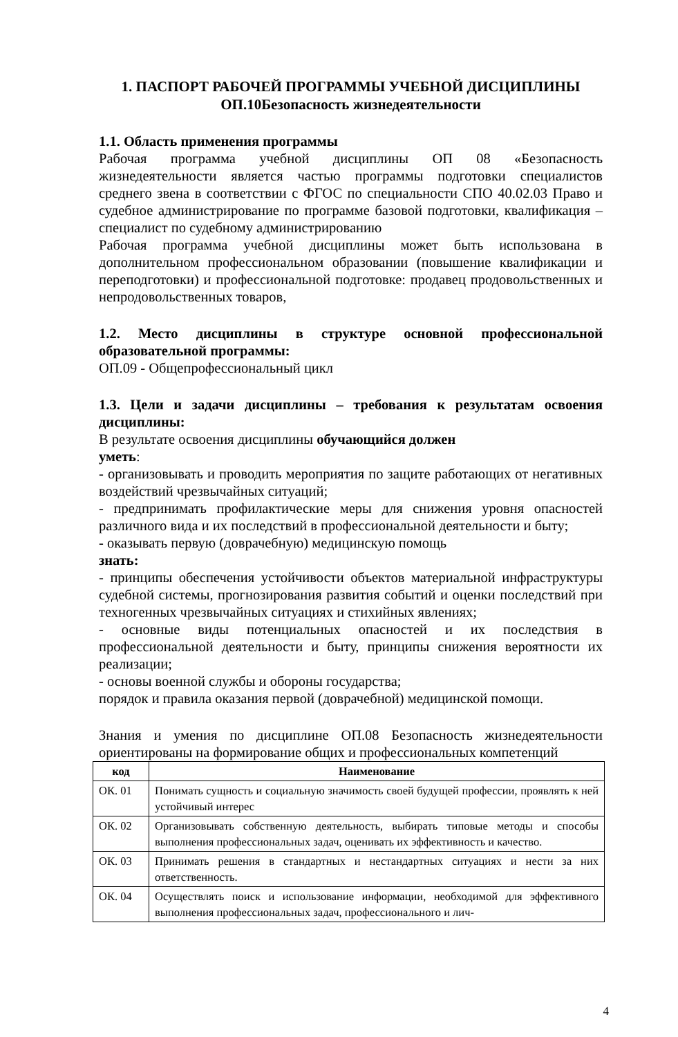1. ПАСПОРТ РАБОЧЕЙ ПРОГРАММЫ УЧЕБНОЙ ДИСЦИПЛИНЫ
ОП.10Безопасность жизнедеятельности
1.1. Область применения программы
Рабочая программа учебной дисциплины ОП 08 «Безопасность жизнедеятельности является частью программы подготовки специалистов среднего звена в соответствии с ФГОС по специальности СПО 40.02.03 Право и судебное администрирование по программе базовой подготовки, квалификация – специалист по судебному администрированию
Рабочая программа учебной дисциплины может быть использована в дополнительном профессиональном образовании (повышение квалификации и переподготовки) и профессиональной подготовке: продавец продовольственных и непродовольственных товаров,
1.2. Место дисциплины в структуре основной профессиональной образовательной программы:
ОП.09 - Общепрофессиональный цикл
1.3. Цели и задачи дисциплины – требования к результатам освоения дисциплины:
В результате освоения дисциплины обучающийся должен
уметь:
- организовывать и проводить мероприятия по защите работающих от негативных воздействий чрезвычайных ситуаций;
- предпринимать профилактические меры для снижения уровня опасностей различного вида и их последствий в профессиональной деятельности и быту;
- оказывать первую (доврачебную) медицинскую помощь
знать:
- принципы обеспечения устойчивости объектов материальной инфраструктуры судебной системы, прогнозирования развития событий и оценки последствий при техногенных чрезвычайных ситуациях и стихийных явлениях;
- основные виды потенциальных опасностей и их последствия в профессиональной деятельности и быту, принципы снижения вероятности их реализации;
- основы военной службы и обороны государства;
порядок и правила оказания первой (доврачебной) медицинской помощи.
Знания и умения по дисциплине ОП.08 Безопасность жизнедеятельности ориентированы на формирование общих и профессиональных компетенций
| код | Наименование |
| --- | --- |
| ОК. 01 | Понимать сущность и социальную значимость своей будущей профессии, проявлять к ней устойчивый интерес |
| ОК. 02 | Организовывать собственную деятельность, выбирать типовые методы и способы выполнения профессиональных задач, оценивать их эффективность и качество. |
| ОК. 03 | Принимать решения в стандартных и нестандартных ситуациях и нести за них ответственность. |
| ОК. 04 | Осуществлять поиск и использование информации, необходимой для эффективного выполнения профессиональных задач, профессионального и лич- |
4